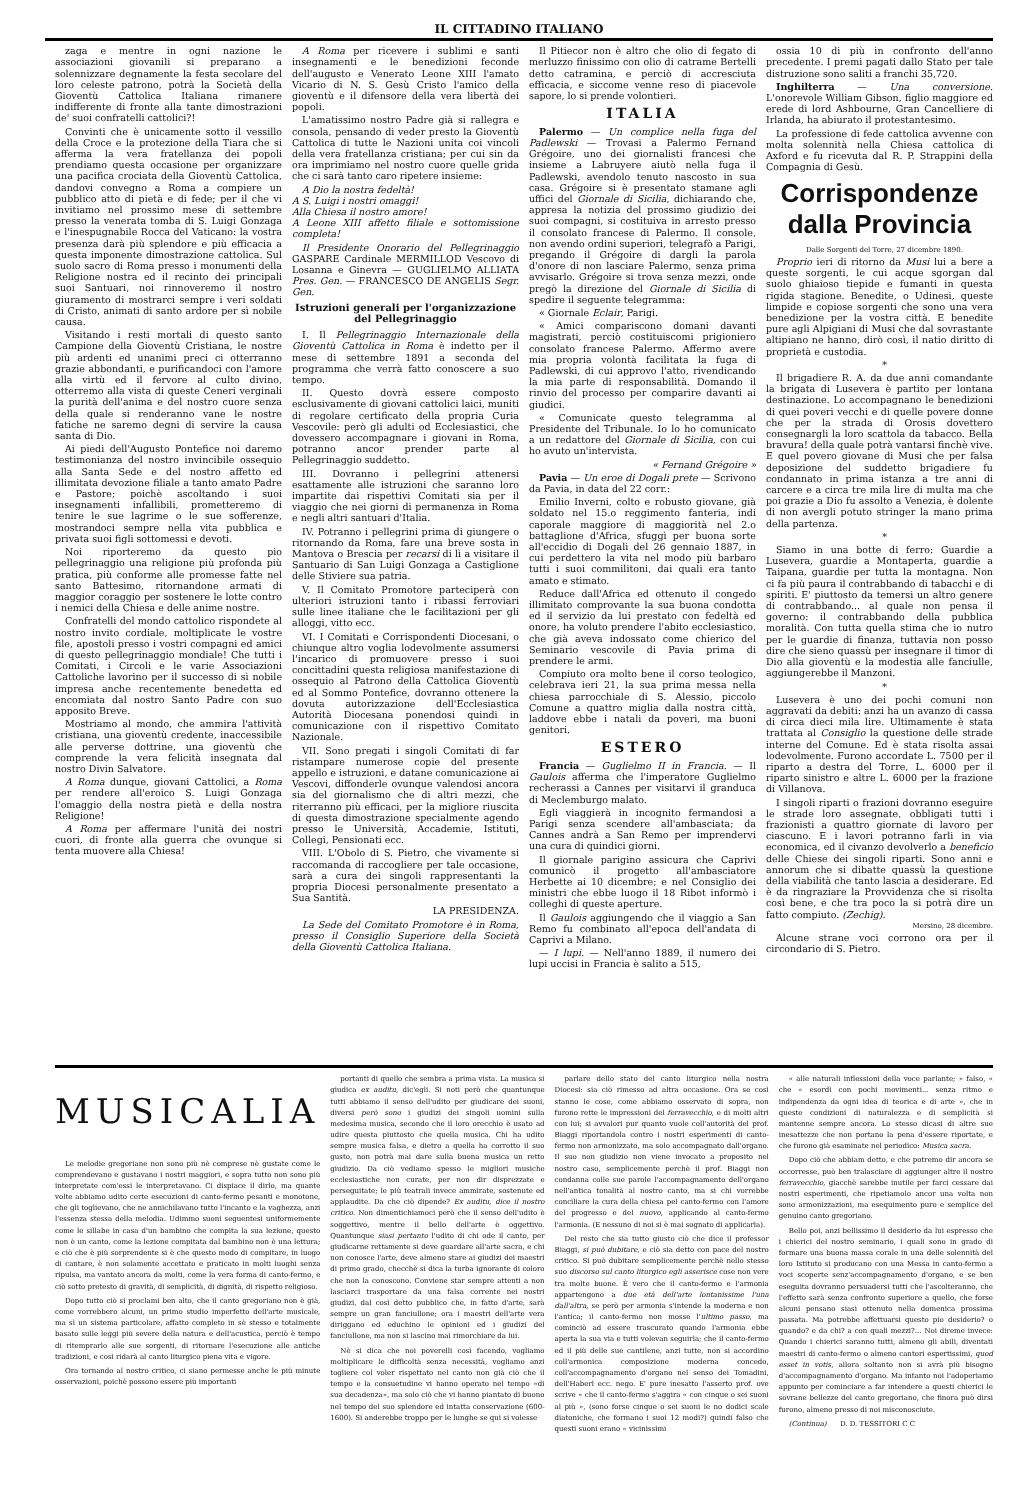IL CITTADINO ITALIANO
zaga e mentre in ogni nazione le associazioni giovanili si preparano a solennizzare degnamente la festa secolare del loro celeste patrono, potrà la Società della Gioventù Cattolica Italiana rimanere indifferente di fronte alla tante dimostrazioni de' suoi confratelli cattolici?!
Convinti che è unicamente sotto il vessillo della Croce e la protezione della Tiara che si afferma la vera fratellanza dei popoli prendiamo questa occasione per organizzare una pacifica crociata della Gioventù Cattolica, dandovi convegno a Roma a compiere un pubblico atto di pietà e di fede; per il che vi invitiamo nel prossimo mese di settembre presso la venerata tomba di S. Luigi Gonzaga e l'inespugnabile Rocca del Vaticano: la vostra presenza darà più splendore e più efficacia a questa imponente dimostrazione cattolica. Sul suolo sacro di Roma presso i monumenti della Religione nostra ed il recinto dei principali suoi Santuari, noi rinnoveremo il nostro giuramento di mostrarci sempre i veri soldati di Cristo, animati di santo ardore per sì nobile causa.
Visitando i resti mortali di questo santo Campione della Gioventù Cristiana, le nostre più ardenti ed unanimi preci ci otterranno grazie abbondanti, e purificandoci con l'amore alla virtù ed il fervore al culto divino, otterremo alla vista di queste Ceneri verginali la purità dell'anima e del nostro cuore senza della quale si renderanno vane le nostre fatiche ne saremo degni di servire la causa santa di Dio.
Ai piedi dell'Augusto Pontefice noi daremo testimonianza del nostro invincibile ossequio alla Santa Sede e del nostro affetto ed illimitata devozione filiale a tanto amato Padre e Pastore; poichè ascoltando i suoi insegnamenti infallibili, prometteremo di tenire le sue lagrime o le sue sofferenze, mostrandoci sempre nella vita pubblica e privata suoi figli sottomessi e devoti.
Noi riporteremo da questo pio pellegrinaggio una religione più profonda più pratica, più conforme alle promesse fatte nel santo Battesimo, ritornandone armati di maggior coraggio per sostenere le lotte contro i nemici della Chiesa e delle anime nostre.
Confratelli del mondo cattolico rispondete al nostro invito cordiale, moltiplicate le vostre file, apostoli presso i vostri compagni ed amici di questo pellegrinaggio mondiale! Che tutti i Comitati, i Circoli e le varie Associazioni Cattoliche lavorino per il successo di sì nobile impresa anche recentemente benedetta ed encomiata dal nostro Santo Padre con suo apposito Breve.
Mostriamo al mondo, che ammira l'attività cristiana, una gioventù credente, inaccessibile alle perverse dottrine, una gioventù che comprende la vera felicità insegnata dal nostro Divin Salvatore.
A Roma dunque, giovani Cattolici, a Roma per rendere all'eroico S. Luigi Gonzaga l'omaggio della nostra pietà e della nostra Religione!
A Roma per affermare l'unità dei nostri cuori, di fronte alla guerra che ovunque si tenta muovere alla Chiesa!
A Roma per ricevere i sublimi e santi insegnamenti e le benedizioni feconde dell'augusto e Venerato Leone XIII l'amato Vicario di N. S. Gesù Cristo l'amico della gioventù e il difensore della vera libertà dei popoli.
L'amatissimo nostro Padre già si rallegra e consola, pensando di veder presto la Gioventù Cattolica di tutte le Nazioni unita coi vincoli della vera fratellanza cristiana; per cui sin da ora imprimiamo nel nostro cuore quelle grida che ci sarà tanto caro ripetere insieme:
A Dio la nostra fedeltà!
A S. Luigi i nostri omaggi!
Alla Chiesa il nostro amore!
A Leone XIII affetto filiale e sottomissione completa!
Il Presidente Onorario del Pellegrinaggio GASPARE Cardinale MERMILLOD Vescovo di Losanna e Ginevra — GUGLIELMO ALLIATA Pres. Gen. — FRANCESCO DE ANGELIS Segr. Gen.
Istruzioni generali per l'organizzazione del Pellegrinaggio
I. Il Pellegrinaggio Internazionale della Gioventù Cattolica in Roma è indetto per il mese di settembre 1891 a seconda del programma che verrà fatto conoscere a suo tempo.
II. Questo dovrà essere composto esclusivamente di giovani cattolici laici, muniti di regolare certificato della propria Curia Vescovile: però gli adulti od Ecclesiastici, che dovessero accompagnare i giovani in Roma, potranno ancor prender parte al Pellegrinaggio suddetto.
III. Dovranno i pellegrini attenersi esattamente alle istruzioni che saranno loro impartite dai rispettivi Comitati sia per il viaggio che nei giorni di permanenza in Roma e negli altri santuari d'Italia.
IV. Potranno i pellegrini prima di giungere o ritornando da Roma, fare una breve sosta in Mantova o Brescia per recarsi di lì a visitare il Santuario di San Luigi Gonzaga a Castiglione delle Stiviere sua patria.
V. Il Comitato Promotore parteciperà con ulteriori istruzioni tanto i ribassi ferroviari sulle linee italiane che le facilitazioni per gli alloggi, vitto ecc.
VI. I Comitati e Corrispondenti Diocesani, o chiunque altro voglia lodevolmente assumersi l'incarico di promuovere presso i suoi concittadini questa religiosa manifestazione di ossequio al Patrono della Cattolica Gioventù ed al Sommo Pontefice, dovranno ottenere la dovuta autorizzazione dell'Ecclesiastica Autorità Diocesana ponendosi quindi in comunicazione con il rispettivo Comitato Nazionale.
VII. Sono pregati i singoli Comitati di far ristampare numerose copie del presente appello e istruzioni, e datane comunicazione ai Vescovi, diffonderle ovunque valendosi ancora sia del giornalismo che di altri mezzi, che riterranno più efficaci, per la migliore riuscita di questa dimostrazione specialmente agendo presso le Università, Accademie, Istituti, Collegi, Pensionati ecc.
VIII. L'Obolo di S. Pietro, che vivamente si raccomanda di raccogliere per tale occasione, sarà a cura dei singoli rappresentanti la propria Diocesi personalmente presentato a Sua Santità.
LA PRESIDENZA.
La Sede del Comitato Promotore è in Roma, presso il Consiglio Superiore della Società della Gioventù Cattolica Italiana.
Il Pitiecor non è altro che olio di fegato di merluzzo finissimo con olio di catrame Bertelli detto catramina, e perciò di accresciuta efficacia, e siccome venne reso di piacevole sapore, lo si prende volontieri.
ITALIA
Palermo — Un complice nella fuga del Padlewski — Trovasi a Palermo Fernand Grégoire, uno dei giornalisti francesi che insieme a Labruyere aiutò nella fuga il Padlewski, avendolo tenuto nascosto in sua casa. Grégoire si è presentato stamane agli uffici del Giornale di Sicilia, dichiarando che, appresa la notizia del prossimo giudizio dei suoi compagni, si costituiva in arresto presso il consolato francese di Palermo. Il console, non avendo ordini superiori, telegrafò a Parigi, pregando il Grégoire di dargli la parola d'onore di non lasciare Palermo, senza prima avvisarlo. Grégoire si trova senza mezzi, onde pregò la direzione del Giornale di Sicilia di spedire il seguente telegramma:
« Giornale Eclair, Parigi.
« Amici compariscono domani davanti magistrati, perciò costituiscomi prigioniero consolato francese Palermo. Affermo avere mia propria volontà facilitata la fuga di Padlewski, di cui approvo l'atto, rivendicando la mia parte di responsabilità. Domando il rinvio del processo per comparire davanti ai giudici.
« Comunicate questo telegramma al Presidente del Tribunale. Io lo ho comunicato a un redattore del Giornale di Sicilia, con cui ho avuto un'intervista.
« Fernand Grégoire »
Pavia — Un eroe di Dogali prete — Scrivono da Pavia, in data del 22 corr.:
Emilio Inverni, colto e robusto giovane, già soldato nel 15.o reggimento fanteria, indi caporale maggiore di maggiorità nel 2.o battaglione d'Africa, sfuggì per buona sorte all'eccidio di Dogali del 26 gennaio 1887, in cui perdettero la vita nel modo più barbaro tutti i suoi commilitoni, dai quali era tanto amato e stimato.
Reduce dall'Africa ed ottenuto il congedo illimitato comprovante la sua buona condotta ed il servizio da lui prestato con fedeltà ed onore, ha voluto prendere l'abito ecclesiastico, che già aveva indossato come chierico del Seminario vescovile di Pavia prima di prendere le armi.
Compiuto ora molto bene il corso teologico, celebrava ieri 21, la sua prima messa nella chiesa parrocchiale di S. Alessio, piccolo Comune a quattro miglia dalla nostra città, laddove ebbe i natali da poveri, ma buoni genitori.
ESTERO
Francia — Guglielmo II in Francia. — Il Gaulois afferma che l'imperatore Guglielmo recherassi a Cannes per visitarvi il granduca di Meclemburgo malato.
Egli viaggierà in incognito fermandosi a Parigi senza scendere all'ambasciata; da Cannes andrà a San Remo per imprendervi una cura di quindici giorni.
Il giornale parigino assicura che Caprivi comunicò il progetto all'ambasciatore Herbette ai 10 dicembre; e nel Consiglio dei ministri che ebbe luogo il 18 Ribot informò i colleghi di queste aperture.
Il Gaulois aggiungendo che il viaggio a San Remo fu combinato all'epoca dell'andata di Caprivi a Milano.
— I lupi. — Nell'anno 1889, il numero dei lupi uccisi in Francia è salito a 515,
ossia 10 di più in confronto dell'anno precedente. I premi pagati dallo Stato per tale distruzione sono saliti a franchi 35,720.
Inghilterra — Una conversione. L'onorevole William Gibson, figlio maggiore ed erede di lord Ashbourne, Gran Cancelliere di Irlanda, ha abiurato il protestantesimo.
La professione di fede cattolica avvenne con molta solennità nella Chiesa cattolica di Axford e fu ricevuta dal R. P. Strappini della Compagnia di Gesù.
Corrispondenze dalla Provincia
Dalle Sorgenti del Torre, 27 dicembre 1890.
Proprio ieri di ritorno da Musi lui a bere a queste sorgenti, le cui acque sgorgan dal suolo ghiaioso tiepide e fumanti in questa rigida stagione. Benedite, o Udinesi, queste limpide e copiose sorgenti che sono una vera benedizione per la vostra città. E benedite pure agli Alpigiani di Musi che dal sovrastante altipiano ne hanno, dirò così, il natio diritto di proprietà e custodia.
*
Il brigadiere R. A. da due anni comandante la brigata di Lusevera è partito per lontana destinazione. Lo accompagnano le benedizioni di quei poveri vecchi e di quelle povere donne che per la strada di Orosis dovettero consegnargli la loro scattola da tabacco. Bella bravura! della quale potrà vantarsi finchè vive. E quel povero giovane di Musi che per falsa deposizione del suddetto brigadiere fu condannato in prima istanza a tre anni di carcere e a circa tre mila lire di multa ma che poi grazie a Dio fu assolto a Venezia, è dolente di non avergli potuto stringer la mano prima della partenza.
*
Siamo in una botte di ferro: Guardie a Lusevera, guardie a Montaperta, guardie a Taipana, guardie per tutta la montagna. Non ci fa più paura il contrabbando di tabacchi e di spiriti. E' piuttosto da temersi un altro genere di contrabbando... al quale non pensa il governo: il contrabbando della pubblica moralità. Con tutta quella stima che io nutro per le guardie di finanza, tuttavia non posso dire che sieno quassù per insegnare il timor di Dio alla gioventù e la modestia alle fanciulle, aggiungerebbe il Manzoni.
*
Lusevera è uno dei pochi comuni non aggravati da debiti: anzi ha un avanzo di cassa di circa dieci mila lire. Ultimamente è stata trattata al Consiglio la questione delle strade interne del Comune. Ed è stata risolta assai lodevolmente. Furono accordate L. 7500 per il riparto a destra del Torre, L. 6000 per il riparto sinistro e altre L. 6000 per la frazione di Villanova.
I singoli riparti o frazioni dovranno eseguire le strade loro assegnate, obbligati tutti i frazionisti a quattro giornate di lavoro per ciascuno. E i lavori potranno farli in via economica, ed il civanzo devolverlo a beneficio delle Chiese dei singoli riparti. Sono anni e annorum che si dibatte quassù la questione della viabilità che tanto lascia a desiderare. Ed è da ringraziare la Provvidenza che si risolta così bene, e che tra poco la si potrà dire un fatto compiuto. (Zechig).
Mersino, 28 dicembre.
Alcune strane voci corrono ora per il circondario di S. Pietro.
MUSICALIA
Le melodie gregoriane non sono più nè comprese nè gustate come le comprendevano e gustavano i nostri maggiori, e sopra tutto non sono più interpretate com'essi le interpretavano. Ci dispiace il dirlo, ma quante volte abbiamo udito certe esecuzioni di canto-fermo pesanti e monotone, che gli toglievano, che ne annichilavano tutto l'incanto e la vaghezza, anzi l'essenza stessa della melodia. Udimmo suoni seguentesi uniformemente come le sillabe in casa d'un bambino che compita la sua lezione, questo non è un canto, come la lezione compitata dal bambino non è una lettura; e ciò che è più sorprendente si è che questo modo di compitare, in luogo di cantare, è non solamente accettato e praticato in molti luoghi senza ripulsa, ma vantato ancora da molti, come la vera forma di canto-fermo, e ciò sotto pretesto di gravità, di semplicità, di dignità, di rispetto religioso.
Dopo tutto ciò si proclami ben alto, che il canto gregoriano non è già, come vorrebbero alcuni, un primo studio imperfetto dell'arte musicale, ma sì un sistema particolare, affatto completo in sè stesso e totalmente basato sulle leggi più severe della natura e dell'acustica, perciò è tempo di ritemprarlo alle sue sorgenti, di ritornare l'esecuzione alle antiche tradizioni, e così ridarà al canto liturgico piena vita e vigore.
Ora tornando al nostro critico, ci siano permesse anche le più minute osservazioni, poichè possono essere più importanti
portanti di quello che sembra a prima vista. La musica si giudica ex auditu, dic'egli. Si noti però che quantunque tutti abbiamo il senso dell'udito per giudicare dei suoni, diversi però sono i giudizi dei singoli uomini sulla medesima musica, secondo che il loro orecchio è usato ad udire questa piuttosto che quella musica. Chi ha udito sempre musica falsa, e dietro a quella ha corrotto il suo gusto, non potrà mai dare sulla buona musica un retto giudizio. Da ciò vediamo spesso le migliori musiche ecclesiastiche non curate, per non dir disprezzate e perseguitate; le più teatrali invece ammirate, sostenute ed applaudite. Da che ciò dipende? Ex auditu, dice il nostro critico. Non dimentichiamoci però che il senso dell'udito è soggettivo, mentre il bello dell'arte è oggettivo. Quantunque siasi pertanto l'udito di chi ode il canto, per giudicarne rettamente si deve guardare all'arte sacra, e chi non conosce l'arte, deve almeno stare ai giudizi dei maestri di primo grado, checchè si dica la turba ignorante di coloro che non la conoscono. Conviene star sempre attenti a non lasciarci trasportare da una falsa corrente nei nostri giudizi, dal così detto pubblico che, in fatto d'arte, sarà sempre un gran fanciullone; ora i maestri dell'arte vera diriggano ed educhino le opinioni ed i giudizi del fanciullone, ma non si lascino mai rimorchiare da lui.
Nè si dica che noi poverelli così facendo, vogliamo moltiplicare le difficoltà senza necessità, vogliamo anzi togliere col voler rispettato nel canto non già ciò che il tempo e la consuetudine vi hanno operato nel tempo «di sua decadenza», ma solo ciò che vi hanno piantato di buono nel tempo del suo splendore ed intatta conservazione (600-1600). Si anderebbe troppo per le lunghe se qui si volesse
parlare dello stato del canto liturgico nella nostra Diocesi: sia ciò rimesso ad altra occasione. Ora se così stanno le cose, come abbiamo osservato di sopra, non furono rette le impressioni del ferravecchio, e di molti altri con lui; si avvalori pur quanto vuole coll'autorità del prof. Biaggi riportandola contro i nostri esperimenti di canto-fermo non armonizzato, ma solo accompagnato dall'organo. Il suo non giudizio non viene invocato a proposito nel nostro caso, semplicemente perchè il prof. Biaggi non condanna colle sue parole l'accompagnamento dell'organo nell'antica tonalità al nostro canto, ma si chi vorrebbe conciliare la cura della chiesa pel canto-fermo con l'amore del progresso e del nuovo, applicando al canto-fermo l'armonia. (E nessuno di noi si è mai sognato di applicarla).
Del resto che sia tutto giusto ciò che dice il professor Biaggi, si può dubitare, e ciò sia detto con pace del nostro critico. Si può dubitare semplicemente perchè nello stesso suo discorso sul canto liturgico egli asserisce cose non vere tra molte buone. È vero che il canto-fermo e l'armonia appartengono a due età dell'arte lontanissime l'una dall'altra, se però per armonia s'intende la moderna e non l'antica; il canto-fermo non mosse l'ultimo passo, ma cominciò ad essere trascurato quando l'armonia ebbe aperta la sua via e tutti volevan seguirla; che il canto-fermo ed il più delle sue cantilene, anzi tutte, non si accordino coll'armonica composizione moderna concedo, coll'accompagnamento d'organo nel senso dei Tomadini, dell'Haberl ecc. nego. E' pure inesatto l'asserto prof. ove scrive « che il canto-fermo s'aggira « con cinque o sei suoni al più », (sono forse cinque o sei suoni le no dodici scale diatoniche, che formano i suoi 12 modi?) quindi falso che questi suoni erano « vicinissimi
« alle naturali inflessioni della voce parlante; » falso, « che « esordì con pochi movimenti... senza ritmo e indipendenza da ogni idea di teorica e di arte », che in queste condizioni di naturalezza e di semplicità si mantenne sempre ancora. Lo stesso dicasi di altre sue inesattezze che non portano la pena d'essere riportate, e che furono già esaminate nel periodico: Musica sacra.
Dopo ciò che abbiam detto, e che potremo dir ancora se occorresse, può ben tralasciare di aggiunger altre il nostro ferravecchio, giacchè sarebbe inutile per farci cessare dai nostri esperimenti, che ripetiamolo ancor una volta non sono armonizzazioni, ma esequimento puro e semplice del genuino canto gregoriano.
Bello poi, anzi bellissimo il desiderio da lui espresso che i chierici del nostro seminario, i quali sono in grado di formare una buona massa corale in una delle solennità del loro Istituto si producano con una Messa in canto-fermo a voci scoperte senz'accompagnamento d'organo, e se ben eseguita dovranno persuadersi tutti che l'ascolteranno, che l'effetto sarà senza confronto superiore a quello, che forse alcuni pensano siasi ottenuto nella domenica prossima passata. Ma potrebbe affettuarsi questo pio desiderio? o quando? e da chi? a con quali mezzi?... Noi direme invece: Quando i chierici saranno tutti, almeno gli abili, diventati maestri di canto-fermo o almeno cantori espertissimi, quod esset in votis, allora soltanto non si avrà più bisogno d'accompagnamento d'organo. Ma intanto noi l'adoperiamo appunto per cominciare a far intendere a questi chierici le sovrane bellezze del canto gregoriano, che finora può dirsi furono, almeno presso di noi misconosciute.
(Continua) D. D. TESSITORI C C